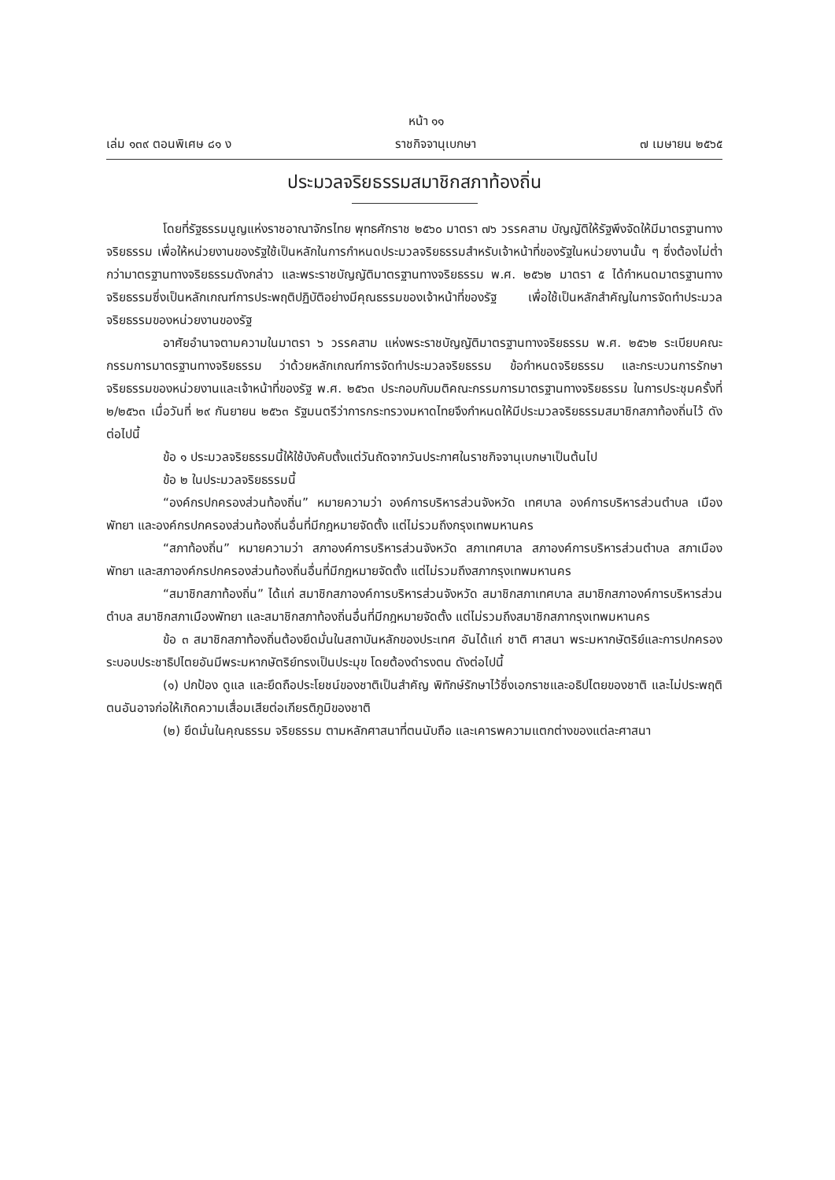หน้า ๑๑
เล่ม ๑๓๙ ตอนพิเศษ ๘๑ ง ราชกิจจานุเบกษา ๗ เมษายน ๒๕๖๕
ประมวลจริยธรรมสมาชิกสภาท้องถิ่น
โดยที่รัฐธรรมนูญแห่งราชอาณาจักรไทย พุทธศักราช ๒๕๖๐ มาตรา ๗๖ วรรคสาม บัญญัติให้รัฐพึงจัดให้มีมาตรฐานทางจริยธรรม เพื่อให้หน่วยงานของรัฐใช้เป็นหลักในการกำหนดประมวลจริยธรรมสำหรับเจ้าหน้าที่ของรัฐในหน่วยงานนั้น ๆ ซึ่งต้องไม่ต่ำกว่ามาตรฐานทางจริยธรรมดังกล่าว และพระราชบัญญัติมาตรฐานทางจริยธรรม พ.ศ. ๒๕๖๒ มาตรา ๕ ได้กำหนดมาตรฐานทางจริยธรรมซึ่งเป็นหลักเกณฑ์การประพฤติปฏิบัติอย่างมีคุณธรรมของเจ้าหน้าที่ของรัฐ เพื่อใช้เป็นหลักสำคัญในการจัดทำประมวลจริยธรรมของหน่วยงานของรัฐ
อาศัยอำนาจตามความในมาตรา ๖ วรรคสาม แห่งพระราชบัญญัติมาตรฐานทางจริยธรรม พ.ศ. ๒๕๖๒ ระเบียบคณะกรรมการมาตรฐานทางจริยธรรม ว่าด้วยหลักเกณฑ์การจัดทำประมวลจริยธรรม ข้อกำหนดจริยธรรม และกระบวนการรักษาจริยธรรมของหน่วยงานและเจ้าหน้าที่ของรัฐ พ.ศ. ๒๕๖๓ ประกอบกับมติคณะกรรมการมาตรฐานทางจริยธรรม ในการประชุมครั้งที่ ๒/๒๕๖๓ เมื่อวันที่ ๒๙ กันยายน ๒๕๖๓ รัฐมนตรีว่าการกระทรวงมหาดไทยจึงกำหนดให้มีประมวลจริยธรรมสมาชิกสภาท้องถิ่นไว้ ดังต่อไปนี้
ข้อ ๑ ประมวลจริยธรรมนี้ให้ใช้บังคับตั้งแต่วันถัดจากวันประกาศในราชกิจจานุเบกษาเป็นต้นไป
ข้อ ๒ ในประมวลจริยธรรมนี้
“องค์กรปกครองส่วนท้องถิ่น” หมายความว่า องค์การบริหารส่วนจังหวัด เทศบาล องค์การบริหารส่วนตำบล เมืองพัทยา และองค์กรปกครองส่วนท้องถิ่นอื่นที่มีกฎหมายจัดตั้ง แต่ไม่รวมถึงกรุงเทพมหานคร
“สภาท้องถิ่น” หมายความว่า สภาองค์การบริหารส่วนจังหวัด สภาเทศบาล สภาองค์การบริหารส่วนตำบล สภาเมืองพัทยา และสภาองค์กรปกครองส่วนท้องถิ่นอื่นที่มีกฎหมายจัดตั้ง แต่ไม่รวมถึงสภากรุงเทพมหานคร
“สมาชิกสภาท้องถิ่น” ได้แก่ สมาชิกสภาองค์การบริหารส่วนจังหวัด สมาชิกสภาเทศบาล สมาชิกสภาองค์การบริหารส่วนตำบล สมาชิกสภาเมืองพัทยา และสมาชิกสภาท้องถิ่นอื่นที่มีกฎหมายจัดตั้ง แต่ไม่รวมถึงสมาชิกสภากรุงเทพมหานคร
ข้อ ๓ สมาชิกสภาท้องถิ่นต้องยึดมั่นในสถาบันหลักของประเทศ อันได้แก่ ชาติ ศาสนา พระมหากษัตริย์และการปกครองระบอบประชาธิปไตยอันมีพระมหากษัตริย์ทรงเป็นประมุข โดยต้องดำรงตน ดังต่อไปนี้
(๑) ปกป้อง ดูแล และยึดถือประโยชน์ของชาติเป็นสำคัญ พิทักษ์รักษาไว้ซึ่งเอกราชและอธิปไตยของชาติ และไม่ประพฤติตนอันอาจก่อให้เกิดความเสื่อมเสียต่อเกียรติภูมิของชาติ
(๒) ยึดมั่นในคุณธรรม จริยธรรม ตามหลักศาสนาที่ตนนับถือ และเคารพความแตกต่างของแต่ละศาสนา